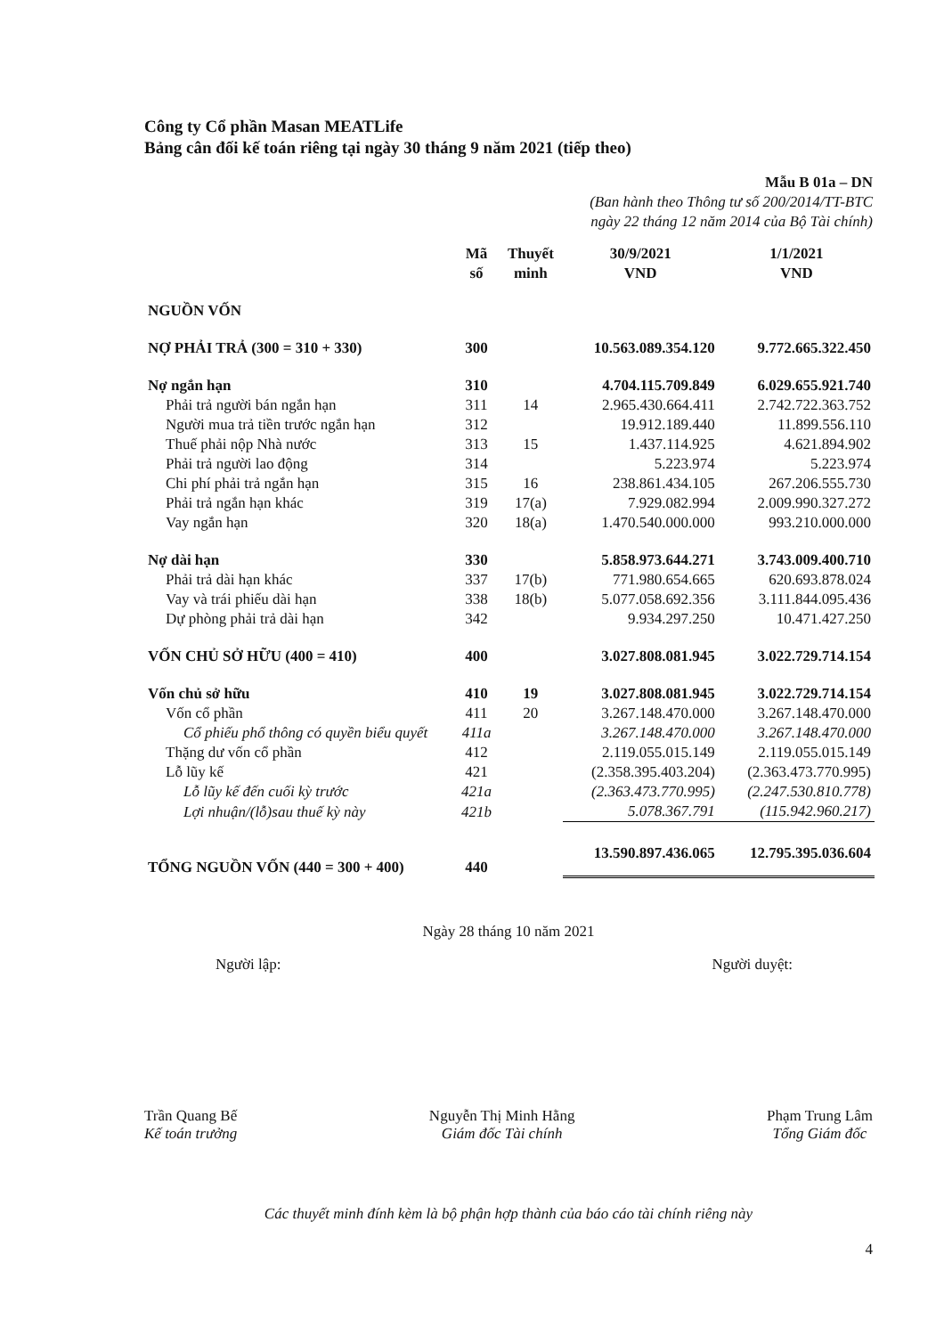Công ty Cổ phần Masan MEATLife
Bảng cân đối kế toán riêng tại ngày 30 tháng 9 năm 2021 (tiếp theo)
Mẫu B 01a – DN
(Ban hành theo Thông tư số 200/2014/TT-BTC
ngày 22 tháng 12 năm 2014 của Bộ Tài chính)
| | Mã số | Thuyết minh | 30/9/2021 VND | 1/1/2021 VND |
| --- | --- | --- | --- | --- |
| NGUỒN VỐN | | | | |
| NỢ PHẢI TRẢ (300 = 310 + 330) | 300 | | 10.563.089.354.120 | 9.772.665.322.450 |
| Nợ ngắn hạn | 310 | | 4.704.115.709.849 | 6.029.655.921.740 |
| Phải trả người bán ngắn hạn | 311 | 14 | 2.965.430.664.411 | 2.742.722.363.752 |
| Người mua trả tiền trước ngắn hạn | 312 | | 19.912.189.440 | 11.899.556.110 |
| Thuế phải nộp Nhà nước | 313 | 15 | 1.437.114.925 | 4.621.894.902 |
| Phải trả người lao động | 314 | | 5.223.974 | 5.223.974 |
| Chi phí phải trả ngắn hạn | 315 | 16 | 238.861.434.105 | 267.206.555.730 |
| Phải trả ngắn hạn khác | 319 | 17(a) | 7.929.082.994 | 2.009.990.327.272 |
| Vay ngắn hạn | 320 | 18(a) | 1.470.540.000.000 | 993.210.000.000 |
| Nợ dài hạn | 330 | | 5.858.973.644.271 | 3.743.009.400.710 |
| Phải trả dài hạn khác | 337 | 17(b) | 771.980.654.665 | 620.693.878.024 |
| Vay và trái phiếu dài hạn | 338 | 18(b) | 5.077.058.692.356 | 3.111.844.095.436 |
| Dự phòng phải trả dài hạn | 342 | | 9.934.297.250 | 10.471.427.250 |
| VỐN CHỦ SỞ HỮU (400 = 410) | 400 | | 3.027.808.081.945 | 3.022.729.714.154 |
| Vốn chủ sở hữu | 410 | 19 | 3.027.808.081.945 | 3.022.729.714.154 |
| Vốn cổ phần | 411 | 20 | 3.267.148.470.000 | 3.267.148.470.000 |
| Cổ phiếu phổ thông có quyền biểu quyết | 411a | | 3.267.148.470.000 | 3.267.148.470.000 |
| Thặng dư vốn cổ phần | 412 | | 2.119.055.015.149 | 2.119.055.015.149 |
| Lỗ lũy kế | 421 | | (2.358.395.403.204) | (2.363.473.770.995) |
| Lỗ lũy kế đến cuối kỳ trước | 421a | | (2.363.473.770.995) | (2.247.530.810.778) |
| Lợi nhuận/(lỗ)sau thuế kỳ này | 421b | | 5.078.367.791 | (115.942.960.217) |
| TỔNG NGUỒN VỐN (440 = 300 + 400) | 440 | | 13.590.897.436.065 | 12.795.395.036.604 |
Ngày 28 tháng 10 năm 2021
Người lập: Người duyệt:
Trần Quang Bế
Kế toán trưởng
Nguyễn Thị Minh Hằng
Giám đốc Tài chính
Phạm Trung Lâm
Tổng Giám đốc
Các thuyết minh đính kèm là bộ phận hợp thành của báo cáo tài chính riêng này
4